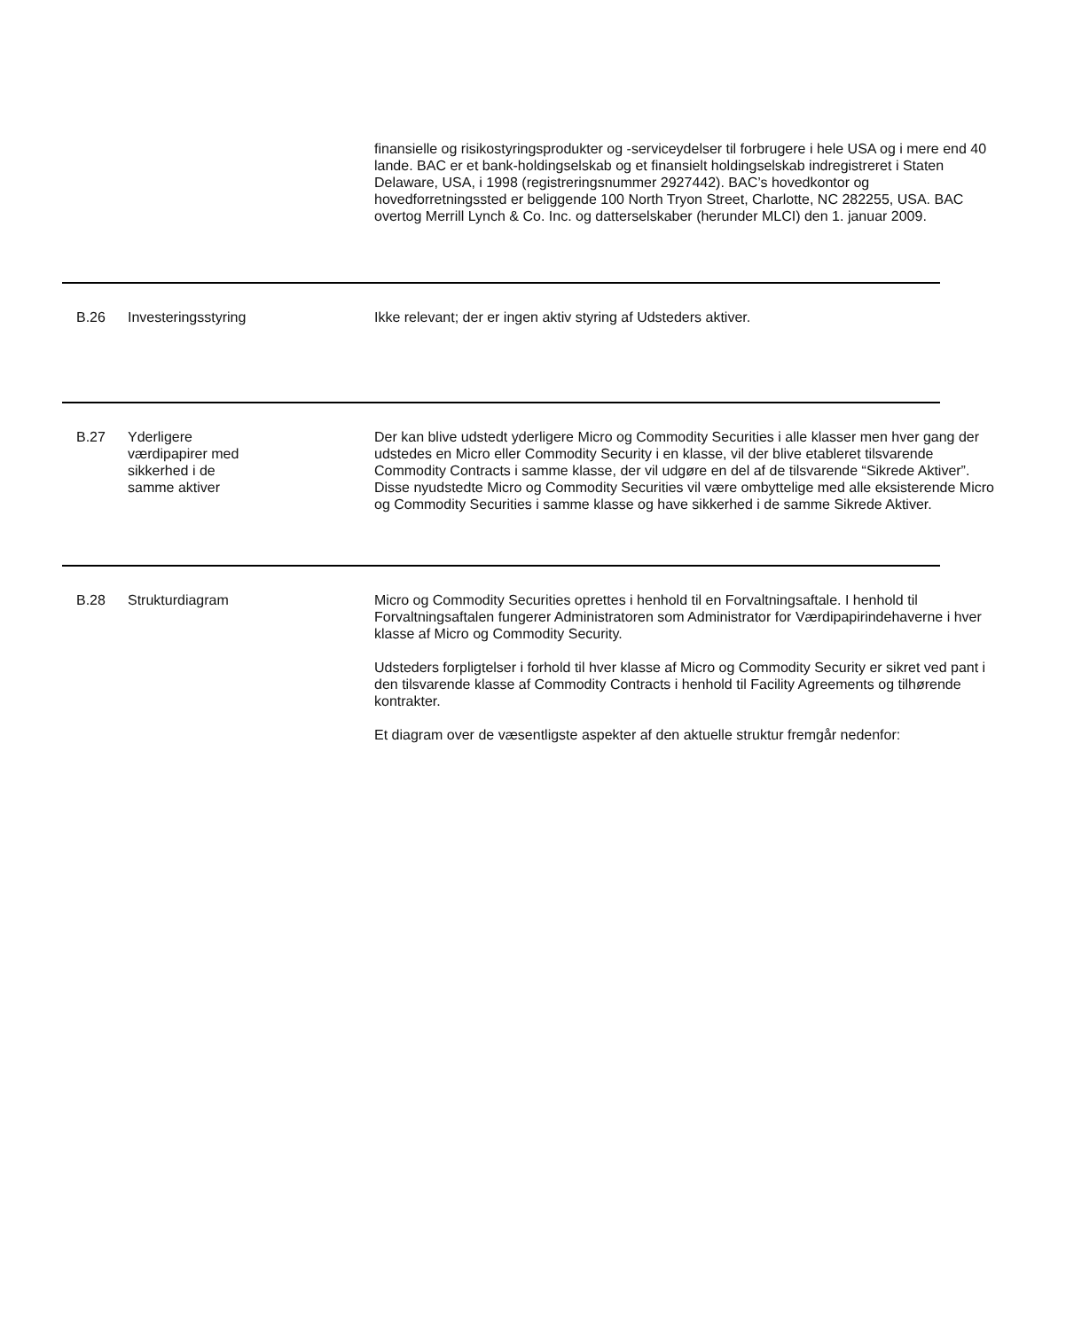finansielle og risikostyringsprodukter og -serviceydelser til forbrugere i hele USA og i mere end 40 lande. BAC er et bank-holdingselskab og et finansielt holdingselskab indregistreret i Staten Delaware, USA, i 1998 (registreringsnummer 2927442). BAC’s hovedkontor og hovedforretningssted er beliggende 100 North Tryon Street, Charlotte, NC 282255, USA. BAC overtog Merrill Lynch & Co. Inc. og datterselskaber (herunder MLCI) den 1. januar 2009.
B.26 Investeringsstyring Ikke relevant; der er ingen aktiv styring af Udsteders aktiver.
B.27 Yderligere
værdipapirer med
sikkerhed i de
samme aktiver
Der kan blive udstedt yderligere Micro og Commodity Securities i alle klasser men hver gang der udstedes en Micro eller Commodity Security i en klasse, vil der blive etableret tilsvarende Commodity Contracts i samme klasse, der vil udgøre en del af de tilsvarende “Sikrede Aktiver”. Disse nyudstedte Micro og Commodity Securities vil være ombyttelige med alle eksisterende Micro og Commodity Securities i samme klasse og have sikkerhed i de samme Sikrede Aktiver.
B.28 Strukturdiagram Micro og Commodity Securities oprettes i henhold til en Forvaltningsaftale. I henhold til Forvaltningsaftalen fungerer Administratoren som Administrator for Værdipapirindehaverne i hver klasse af Micro og Commodity Security.
Udsteders forpligtelser i forhold til hver klasse af Micro og Commodity Security er sikret ved pant i den tilsvarende klasse af Commodity Contracts i henhold til Facility Agreements og tilhørende kontrakter.
Et diagram over de væsentligste aspekter af den aktuelle struktur fremgår nedenfor: